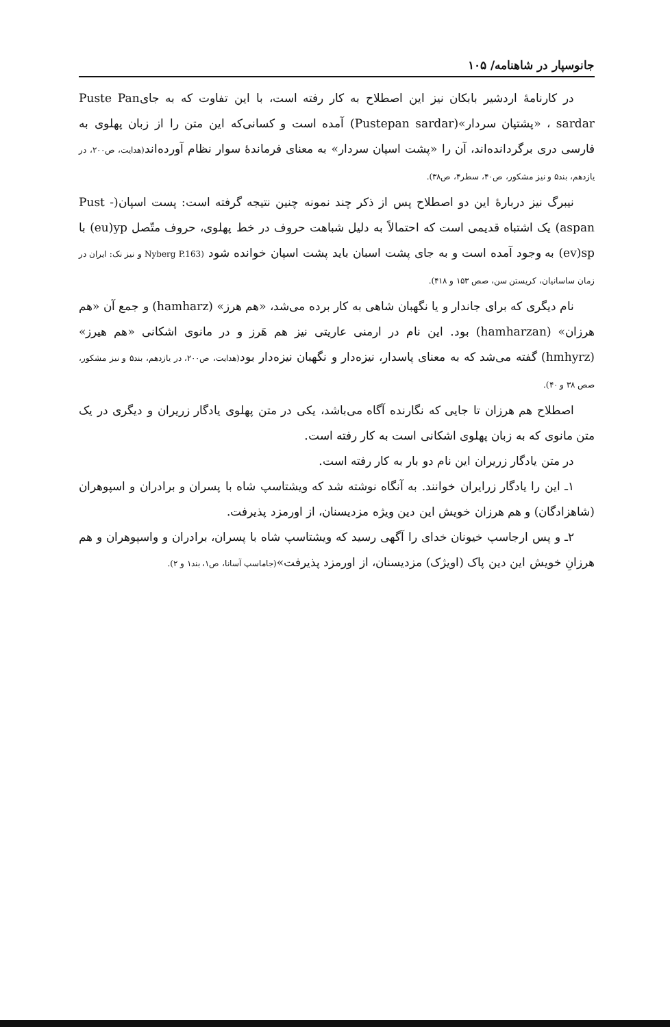جانوسپار در شاهنامه/ ۱۰۵
در کارنامهٔ اردشیر بابکان نیز این اصطلاح به کار رفته است، با این تفاوت که به جایPuste Pan sardar ، «پشتپان سردار»(Pustepan sardar) آمده است و کسانی‌که این متن را از زبان پهلوی به فارسی دری برگردانده‌اند، آن را «پشت اسپان سردار» به معنای فرماندهٔ سوار نظام آورده‌اند(هدایت، ص۲۰۰، در یازدهم، بند۵ و نیز مشکور، ص۴۰، سطر۴، ص۳۸).
نیبرگ نیز دربارهٔ این دو اصطلاح پس از ذکر چند نمونه چنین نتیجه گرفته است: پست اسپان(Pust - aspan) یک اشتباه قدیمی است که احتمالاً به دلیل شباهت حروف در خط پهلوی، حروف متّصل (eu)yp با (ev)sp به وجود آمده است و به جای پشت اسبان باید پشت اسپان خوانده شود (Nyberg P.163 و نیز نک: ایران در زمان ساسانیان، کریستن سن، صص ۱۵۳ و ۴۱۸).
نام دیگری که برای جاندار و یا نگهبان شاهی به کار برده می‌شد، «هم هرز» (hamharz) و جمع آن «هم هرزان» (hamharzan) بود. این نام در ارمنی عاریتی نیز هم هَرز و در مانوی اشکانی «هم هیرز» (hmhyrz) گفته می‌شد که به معنای پاسدار، نیزه‌دار و نگهبان نیزه‌دار بود(هدایت، ص۲۰۰، در یازدهم، بند۵ و نیز مشکور، صص ۳۸ و ۴۰).
اصطلاح هم هرزان تا جایی که نگارنده آگاه می‌باشد، یکی در متن پهلوی یادگار زریران و دیگری در یک متن مانوی که به زبان پهلوی اشکانی است به کار رفته است.
در متن یادگار زریران این نام دو بار به کار رفته است.
۱ـ این را یادگار زرایران خوانند. به آنگاه نوشته شد که ویشتاسپ شاه با پسران و برادران و اسپوهران (شاهزادگان) و هم هرزان خویش این دین ویژه مزدیسنان، از اورمزد پذیرفت.
۲ـ و پس ارجاسپ خیونان خدای را آگهی رسید که ویشتاسپ شاه با پسران، برادران و واسپوهران و هم هرزانِ خویش این دین پاک (اویژک) مزدیسنان، از اورمزد پذیرفت»(جاماسپ آسانا، ص۱، بند۱ و ۲).